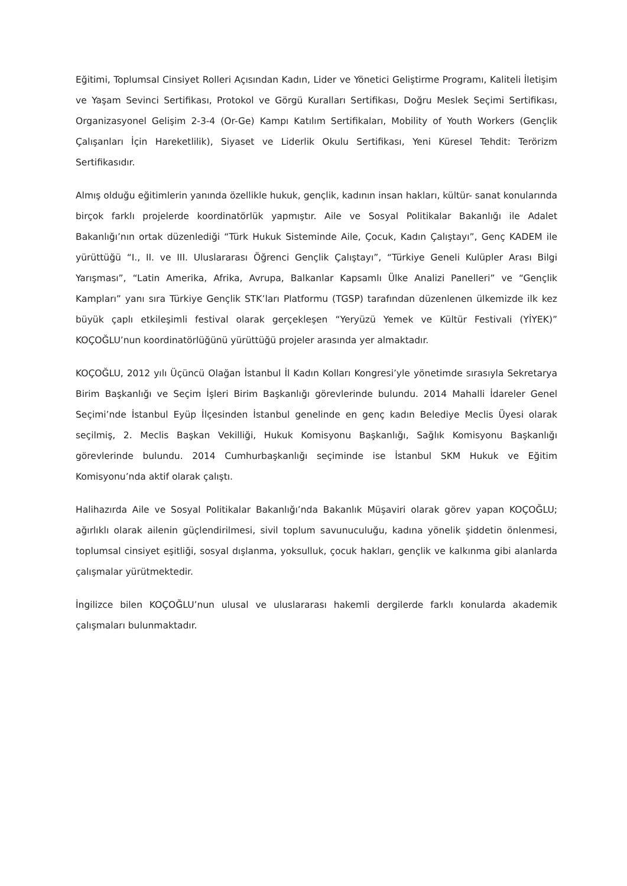Eğitimi, Toplumsal Cinsiyet Rolleri Açısından Kadın, Lider ve Yönetici Geliştirme Programı, Kaliteli İletişim ve Yaşam Sevinci Sertifikası, Protokol ve Görgü Kuralları Sertifikası, Doğru Meslek Seçimi Sertifikası, Organizasyonel Gelişim 2-3-4 (Or-Ge) Kampı Katılım Sertifikaları, Mobility of Youth Workers (Gençlik Çalışanları İçin Hareketlilik), Siyaset ve Liderlik Okulu Sertifikası, Yeni Küresel Tehdit: Terörizm Sertifikasıdır.
Almış olduğu eğitimlerin yanında özellikle hukuk, gençlik, kadının insan hakları, kültür- sanat konularında birçok farklı projelerde koordinatörlük yapmıştır. Aile ve Sosyal Politikalar Bakanlığı ile Adalet Bakanlığı’nın ortak düzenlediği “Türk Hukuk Sisteminde Aile, Çocuk, Kadın Çalıştayı”, Genç KADEM ile yürüttüğü “I., II. ve III. Uluslararası Öğrenci Gençlik Çalıştayı”, “Türkiye Geneli Kulüpler Arası Bilgi Yarışması”, “Latin Amerika, Afrika, Avrupa, Balkanlar Kapsamlı Ülke Analizi Panelleri” ve “Gençlik Kampları” yanı sıra Türkiye Gençlik STK’ları Platformu (TGSP) tarafından düzenlenen ülkemizde ilk kez büyük çaplı etkileşimli festival olarak gerçekleşen “Yeryüzü Yemek ve Kültür Festivali (YİYEK)” KOÇOĞLU’nun koordinatörlüğünü yürüttüğü projeler arasında yer almaktadır.
KOÇOĞLU, 2012 yılı Üçüncü Olağan İstanbul İl Kadın Kolları Kongresi’yle yönetimde sırasıyla Sekretarya Birim Başkanlığı ve Seçim İşleri Birim Başkanlığı görevlerinde bulundu. 2014 Mahalli İdareler Genel Seçimi’nde İstanbul Eyüp İlçesinden İstanbul genelinde en genç kadın Belediye Meclis Üyesi olarak seçilmiş, 2. Meclis Başkan Vekilliği, Hukuk Komisyonu Başkanlığı, Sağlık Komisyonu Başkanlığı görevlerinde bulundu. 2014 Cumhurbaşkanlığı seçiminde ise İstanbul SKM Hukuk ve Eğitim Komisyonu’nda aktif olarak çalıştı.
Halihazırda Aile ve Sosyal Politikalar Bakanlığı’nda Bakanlık Müşaviri olarak görev yapan KOÇOĞLU; ağırlıklı olarak ailenin güçlendirilmesi, sivil toplum savunuculuğu, kadına yönelik şiddetin önlenmesi, toplumsal cinsiyet eşitliği, sosyal dışlanma, yoksulluk, çocuk hakları, gençlik ve kalkınma gibi alanlarda çalışmalar yürütmektedir.
İngilizce bilen KOÇOĞLU’nun ulusal ve uluslararası hakemli dergilerde farklı konularda akademik çalışmaları bulunmaktadır.